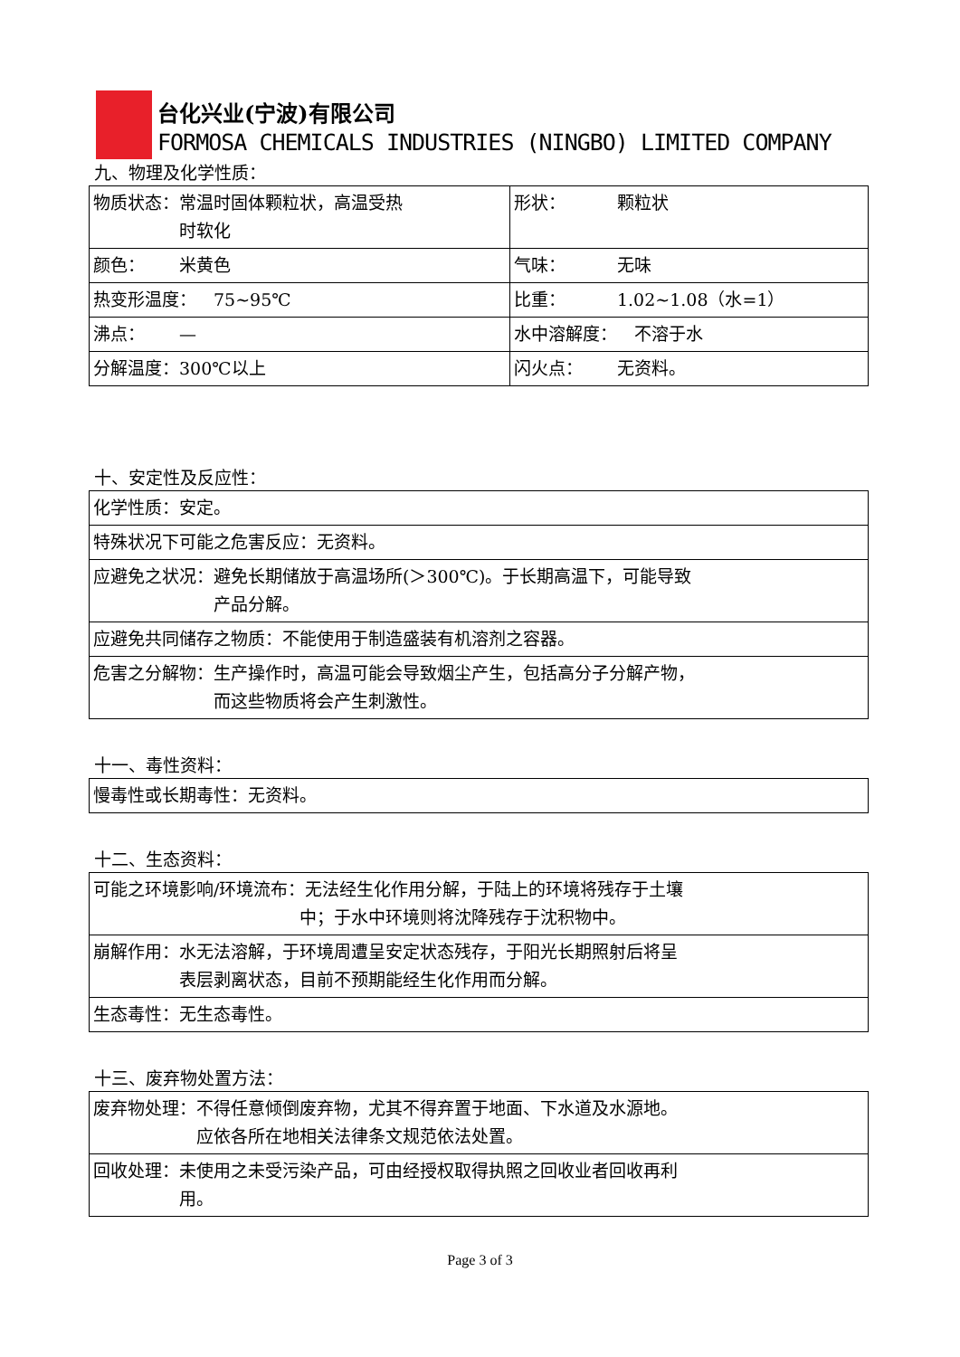台化兴业(宁波)有限公司
FORMOSA CHEMICALS INDUSTRIES (NINGBO) LIMITED COMPANY
九、物理及化学性质：
| 物质状态：常温时固体颗粒状，高温受热 时软化 | 形状： 颗粒状 |
| 颜色： 米黄色 | 气味： 无味 |
| 热变形温度： 75~95℃ | 比重： 1.02~1.08（水=1） |
| 沸点： — | 水中溶解度： 不溶于水 |
| 分解温度：300℃以上 | 闪火点： 无资料。 |
十、安定性及反应性：
| 化学性质：安定。 |
| 特殊状况下可能之危害反应：无资料。 |
| 应避免之状况：避免长期储放于高温场所(＞300℃)。于长期高温下，可能导致 产品分解。 |
| 应避免共同储存之物质：不能使用于制造盛装有机溶剂之容器。 |
| 危害之分解物：生产操作时，高温可能会导致烟尘产生，包括高分子分解产物， 而这些物质将会产生刺激性。 |
十一、毒性资料：
| 慢毒性或长期毒性：无资料。 |
十二、生态资料：
| 可能之环境影响/环境流布：无法经生化作用分解，于陆上的环境将残存于土壤 中；于水中环境则将沈降残存于沈积物中。 |
| 崩解作用：水无法溶解，于环境周遭呈安定状态残存，于阳光长期照射后将呈 表层剥离状态，目前不预期能经生化作用而分解。 |
| 生态毒性：无生态毒性。 |
十三、废弃物处置方法：
| 废弃物处理：不得任意倾倒废弃物，尤其不得弃置于地面、下水道及水源地。 应依各所在地相关法律条文规范依法处置。 |
| 回收处理：未使用之未受污染产品，可由经授权取得执照之回收业者回收再利 用。 |
Page 3 of 3